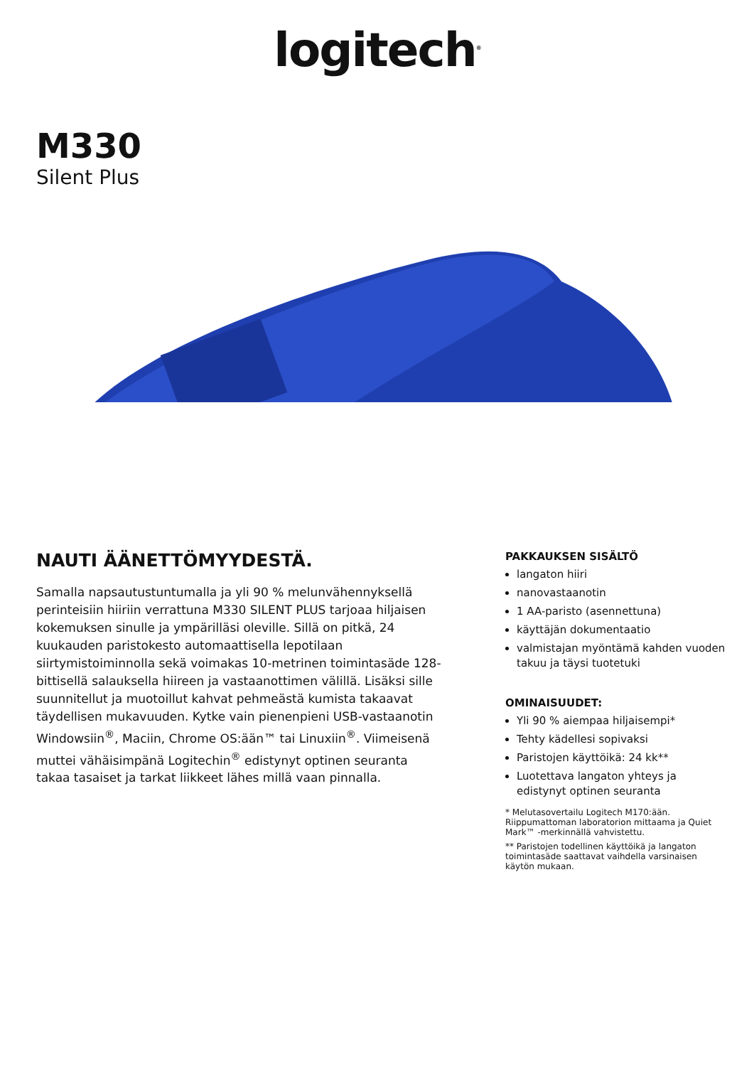logitech<sup>®</sup>
M330
Silent Plus
NAUTI ÄÄNETTÖMYYDESTÄ.
Samalla napsautustuntumalla ja yli 90 % melunvähennyksellä perinteisiin hiiriin verrattuna M330 SILENT PLUS tarjoaa hiljaisen kokemuksen sinulle ja ympärilläsi oleville. Sillä on pitkä, 24 kuukauden paristokesto automaattisella lepotilaan siirtymistoiminnolla sekä voimakas 10-metrinen toimintasäde 128-bittisellä salauksella hiireen ja vastaanottimen välillä. Lisäksi sille suunnitellut ja muotoillut kahvat pehmeästä kumista takaavat täydellisen mukavuuden. Kytke vain pienenpieni USB-vastaanotin Windowsiin<sup>®</sup>, Maciin, Chrome OS:ään™ tai Linuxiin<sup>®</sup>. Viimeisenä muttei vähäisimpänä Logitechin<sup>®</sup> edistynyt optinen seuranta takaa tasaiset ja tarkat liikkeet lähes millä vaan pinnalla.
PAKKAUKSEN SISÄLTÖ
langaton hiiri
nanovastaanotin
1 AA-paristo (asennettuna)
käyttäjän dokumentaatio
valmistajan myöntämä kahden vuoden takuu ja täysi tuotetuki
OMINAISUUDET:
Yli 90 % aiempaa hiljaisempi*
Tehty kädellesi sopivaksi
Paristojen käyttöikä: 24 kk**
Luotettava langaton yhteys ja edistynyt optinen seuranta
* Melutasovertailu Logitech M170:ään. Riippumattoman laboratorion mittaama ja Quiet Mark™ -merkinnällä vahvistettu.
** Paristojen todellinen käyttöikä ja langaton toimintasäde saattavat vaihdella varsinaisen käytön mukaan.